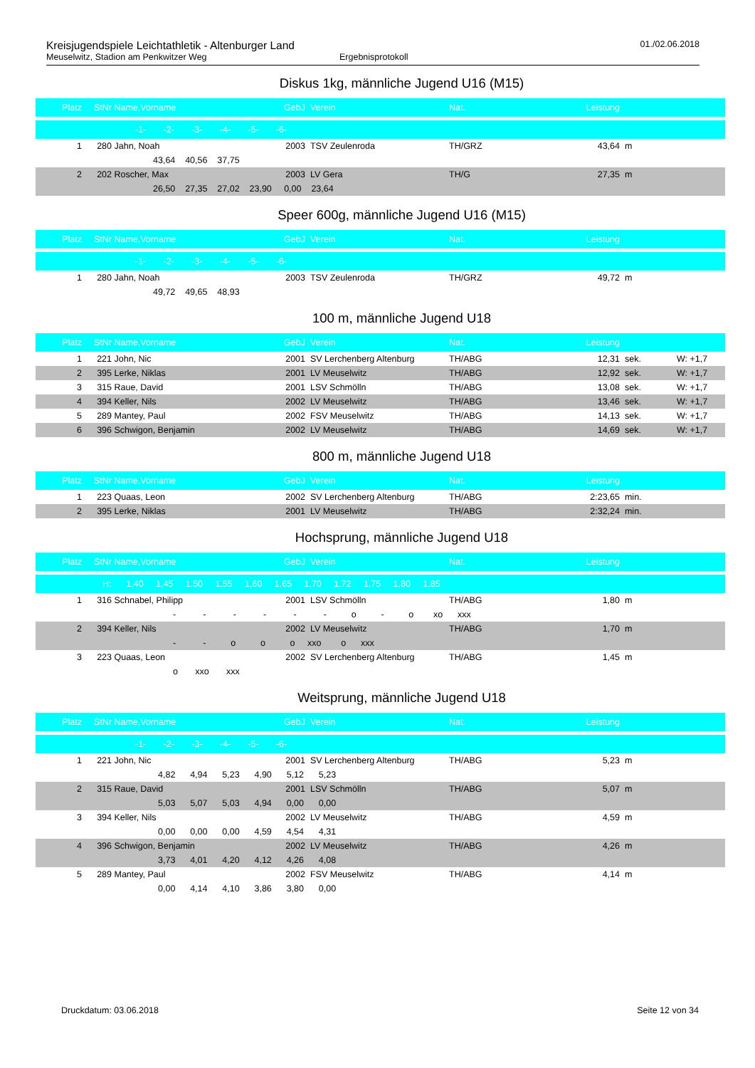Kreisjugendspiele Leichtathletik - Altenburger Land 01./02.06.2018
Meuselwitz, Stadion am Penkwitzer Weg Ergebnisprotokoll
Diskus 1kg, männliche Jugend U16 (M15)
| Platz | StNr | Name,Vorname | GebJ | Verein | Nat. | Leistung | | |
| --- | --- | --- | --- | --- | --- | --- | --- | --- |
| -1- -2- -3- -4- -5- -6- | | | | | | | | |
| 1 | 280 | Jahn, Noah | 2003 | TSV Zeulenroda | TH/GRZ | 43,64 | m | |
| | 43,64 40,56 37,75 | | | | | | | |
| 2 | 202 | Roscher, Max | 2003 | LV Gera | TH/G | 27,35 | m | |
| | 26,50 27,35 27,02 23,90 0,00 23,64 | | | | | | | |
Speer 600g, männliche Jugend U16 (M15)
| Platz | StNr | Name,Vorname | GebJ | Verein | Nat. | Leistung | | |
| --- | --- | --- | --- | --- | --- | --- | --- | --- |
| -1- -2- -3- -4- -5- -6- | | | | | | | | |
| 1 | 280 | Jahn, Noah | 2003 | TSV Zeulenroda | TH/GRZ | 49,72 | m | |
| | 49,72 49,65 48,93 | | | | | | | |
100 m, männliche Jugend U18
| Platz | StNr | Name,Vorname | GebJ | Verein | Nat. | Leistung | | |
| --- | --- | --- | --- | --- | --- | --- | --- | --- |
| 1 | 221 | John, Nic | 2001 | SV Lerchenberg Altenburg | TH/ABG | 12,31 | sek. | W: +1,7 |
| 2 | 395 | Lerke, Niklas | 2001 | LV Meuselwitz | TH/ABG | 12,92 | sek. | W: +1,7 |
| 3 | 315 | Raue, David | 2001 | LSV Schmölln | TH/ABG | 13,08 | sek. | W: +1,7 |
| 4 | 394 | Keller, Nils | 2002 | LV Meuselwitz | TH/ABG | 13,46 | sek. | W: +1,7 |
| 5 | 289 | Mantey, Paul | 2002 | FSV Meuselwitz | TH/ABG | 14,13 | sek. | W: +1,7 |
| 6 | 396 | Schwigon, Benjamin | 2002 | LV Meuselwitz | TH/ABG | 14,69 | sek. | W: +1,7 |
800 m, männliche Jugend U18
| Platz | StNr | Name,Vorname | GebJ | Verein | Nat. | Leistung | | |
| --- | --- | --- | --- | --- | --- | --- | --- | --- |
| 1 | 223 | Quaas, Leon | 2002 | SV Lerchenberg Altenburg | TH/ABG | 2:23,65 | min. | |
| 2 | 395 | Lerke, Niklas | 2001 | LV Meuselwitz | TH/ABG | 2:32,24 | min. | |
Hochsprung, männliche Jugend U18
| Platz | StNr | Name,Vorname | GebJ | Verein | Nat. | Leistung | | |
| --- | --- | --- | --- | --- | --- | --- | --- | --- |
| H: 1,40 1,45 1,50 1,55 1,60 1,65 1,70 1,72 1,75 1,80 1,85 | | | | | | | | |
| 1 | 316 | Schnabel, Philipp | 2001 | LSV Schmölln | TH/ABG | 1,80 | m | |
| | - - - - - - o - o xo xxx | | | | | | | |
| 2 | 394 | Keller, Nils | 2002 | LV Meuselwitz | TH/ABG | 1,70 | m | |
| | - - o o o xxo o xxx | | | | | | | |
| 3 | 223 | Quaas, Leon | 2002 | SV Lerchenberg Altenburg | TH/ABG | 1,45 | m | |
| | o xxo xxx | | | | | | | |
Weitsprung, männliche Jugend U18
| Platz | StNr | Name,Vorname | GebJ | Verein | Nat. | Leistung | | |
| --- | --- | --- | --- | --- | --- | --- | --- | --- |
| -1- -2- -3- -4- -5- -6- | | | | | | | | |
| 1 | 221 | John, Nic | 2001 | SV Lerchenberg Altenburg | TH/ABG | 5,23 | m | |
| | 4,82 4,94 5,23 4,90 5,12 5,23 | | | | | | | |
| 2 | 315 | Raue, David | 2001 | LSV Schmölln | TH/ABG | 5,07 | m | |
| | 5,03 5,07 5,03 4,94 0,00 0,00 | | | | | | | |
| 3 | 394 | Keller, Nils | 2002 | LV Meuselwitz | TH/ABG | 4,59 | m | |
| | 0,00 0,00 0,00 4,59 4,54 4,31 | | | | | | | |
| 4 | 396 | Schwigon, Benjamin | 2002 | LV Meuselwitz | TH/ABG | 4,26 | m | |
| | 3,73 4,01 4,20 4,12 4,26 4,08 | | | | | | | |
| 5 | 289 | Mantey, Paul | 2002 | FSV Meuselwitz | TH/ABG | 4,14 | m | |
| | 0,00 4,14 4,10 3,86 3,80 0,00 | | | | | | | |
Druckdatum: 03.06.2018 Seite 12 von 34